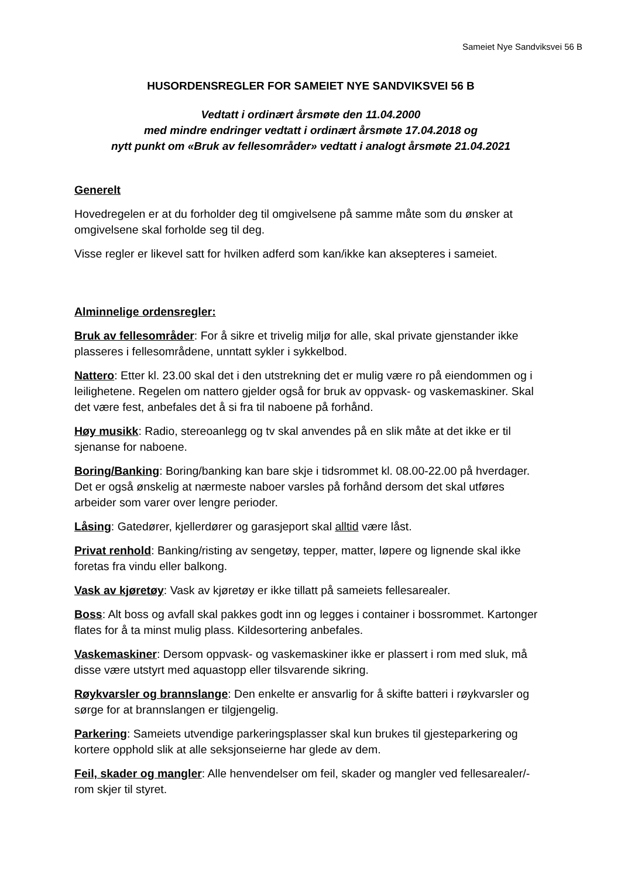Sameiet Nye Sandviksvei 56 B
HUSORDENSREGLER FOR SAMEIET NYE SANDVIKSVEI 56 B
Vedtatt i ordinært årsmøte den 11.04.2000
med mindre endringer vedtatt i ordinært årsmøte 17.04.2018 og
nytt punkt om «Bruk av fellesområder» vedtatt i analogt årsmøte 21.04.2021
Generelt
Hovedregelen er at du forholder deg til omgivelsene på samme måte som du ønsker at omgivelsene skal forholde seg til deg.
Visse regler er likevel satt for hvilken adferd som kan/ikke kan aksepteres i sameiet.
Alminnelige ordensregler:
Bruk av fellesområder: For å sikre et trivelig miljø for alle, skal private gjenstander ikke plasseres i fellesområdene, unntatt sykler i sykkelbod.
Nattero: Etter kl. 23.00 skal det i den utstrekning det er mulig være ro på eiendommen og i leilighetene. Regelen om nattero gjelder også for bruk av oppvask- og vaskemaskiner. Skal det være fest, anbefales det å si fra til naboene på forhånd.
Høy musikk: Radio, stereoanlegg og tv skal anvendes på en slik måte at det ikke er til sjenanse for naboene.
Boring/Banking: Boring/banking kan bare skje i tidsrommet kl. 08.00-22.00 på hverdager. Det er også ønskelig at nærmeste naboer varsles på forhånd dersom det skal utføres arbeider som varer over lengre perioder.
Låsing: Gatedører, kjellerdører og garasjeport skal alltid være låst.
Privat renhold: Banking/risting av sengetøy, tepper, matter, løpere og lignende skal ikke foretas fra vindu eller balkong.
Vask av kjøretøy: Vask av kjøretøy er ikke tillatt på sameiets fellesarealer.
Boss: Alt boss og avfall skal pakkes godt inn og legges i container i bossrommet. Kartonger flates for å ta minst mulig plass. Kildesortering anbefales.
Vaskemaskiner: Dersom oppvask- og vaskemaskiner ikke er plassert i rom med sluk, må disse være utstyrt med aquastopp eller tilsvarende sikring.
Røykvarsler og brannslange: Den enkelte er ansvarlig for å skifte batteri i røykvarsler og sørge for at brannslangen er tilgjengelig.
Parkering: Sameiets utvendige parkeringsplasser skal kun brukes til gjesteparkering og kortere opphold slik at alle seksjonseierne har glede av dem.
Feil, skader og mangler: Alle henvendelser om feil, skader og mangler ved fellesarealer/-rom skjer til styret.